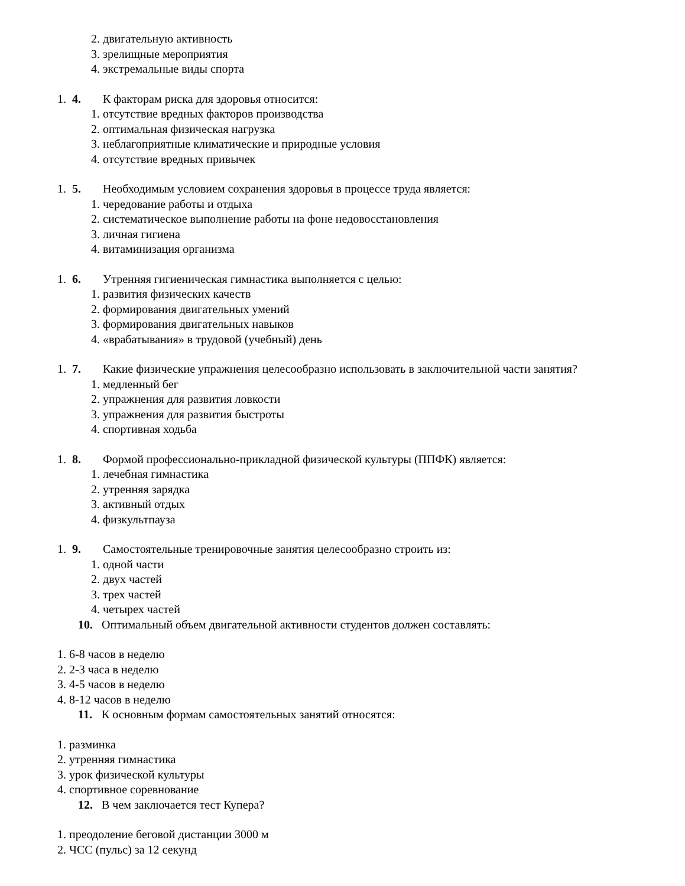2. двигательную активность
3. зрелищные мероприятия
4. экстремальные виды спорта
1. 4. К факторам риска для здоровья относится:
1. отсутствие вредных факторов производства
2. оптимальная физическая нагрузка
3. неблагоприятные климатические и природные условия
4. отсутствие вредных привычек
1. 5. Необходимым условием сохранения здоровья в процессе труда является:
1. чередование работы и отдыха
2. систематическое выполнение работы на фоне недовосстановления
3. личная гигиена
4. витаминизация организма
1. 6. Утренняя гигиеническая гимнастика выполняется с целью:
1. развития физических качеств
2. формирования двигательных умений
3. формирования двигательных навыков
4. «врабатывания» в трудовой (учебный) день
1. 7. Какие физические упражнения целесообразно использовать в заключительной части занятия?
1. медленный бег
2. упражнения для развития ловкости
3. упражнения для развития быстроты
4. спортивная ходьба
1. 8. Формой профессионально-прикладной физической культуры (ППФК) является:
1. лечебная гимнастика
2. утренняя зарядка
3. активный отдых
4. физкультпауза
1. 9. Самостоятельные тренировочные занятия целесообразно строить из:
1. одной части
2. двух частей
3. трех частей
4. четырех частей
10. Оптимальный объем двигательной активности студентов должен составлять:
1. 6-8 часов в неделю
2. 2-3 часа в неделю
3. 4-5 часов в неделю
4. 8-12 часов в неделю
11. К основным формам самостоятельных занятий относятся:
1. разминка
2. утренняя гимнастика
3. урок физической культуры
4. спортивное соревнование
12. В чем заключается тест Купера?
1. преодоление беговой дистанции 3000 м
2. ЧСС (пульс) за 12 секунд